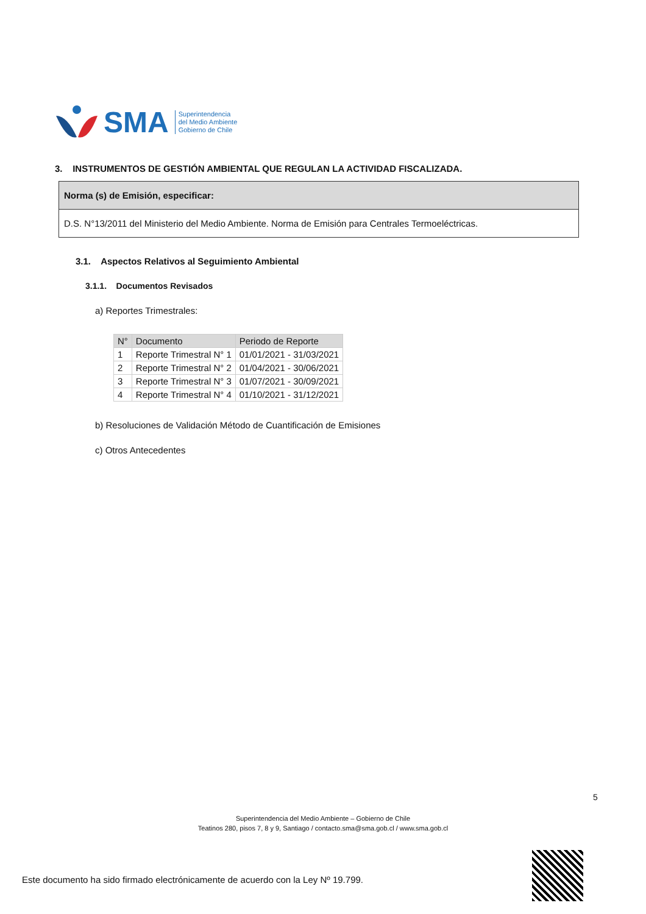SMA Superintendencia
del Medio Ambiente
Gobierno de Chile
3. INSTRUMENTOS DE GESTIÓN AMBIENTAL QUE REGULAN LA ACTIVIDAD FISCALIZADA.
Norma (s) de Emisión, especificar:
D.S. N°13/2011 del Ministerio del Medio Ambiente. Norma de Emisión para Centrales Termoeléctricas.
3.1. Aspectos Relativos al Seguimiento Ambiental
3.1.1. Documentos Revisados
a) Reportes Trimestrales:
| N° | Documento | Periodo de Reporte |
| --- | --- | --- |
| 1 | Reporte Trimestral N° 1 | 01/01/2021 - 31/03/2021 |
| 2 | Reporte Trimestral N° 2 | 01/04/2021 - 30/06/2021 |
| 3 | Reporte Trimestral N° 3 | 01/07/2021 - 30/09/2021 |
| 4 | Reporte Trimestral N° 4 | 01/10/2021 - 31/12/2021 |
b) Resoluciones de Validación Método de Cuantificación de Emisiones
c) Otros Antecedentes
5
Superintendencia del Medio Ambiente – Gobierno de Chile
Teatinos 280, pisos 7, 8 y 9, Santiago / contacto.sma@sma.gob.cl / www.sma.gob.cl
Este documento ha sido firmado electrónicamente de acuerdo con la Ley Nº 19.799.